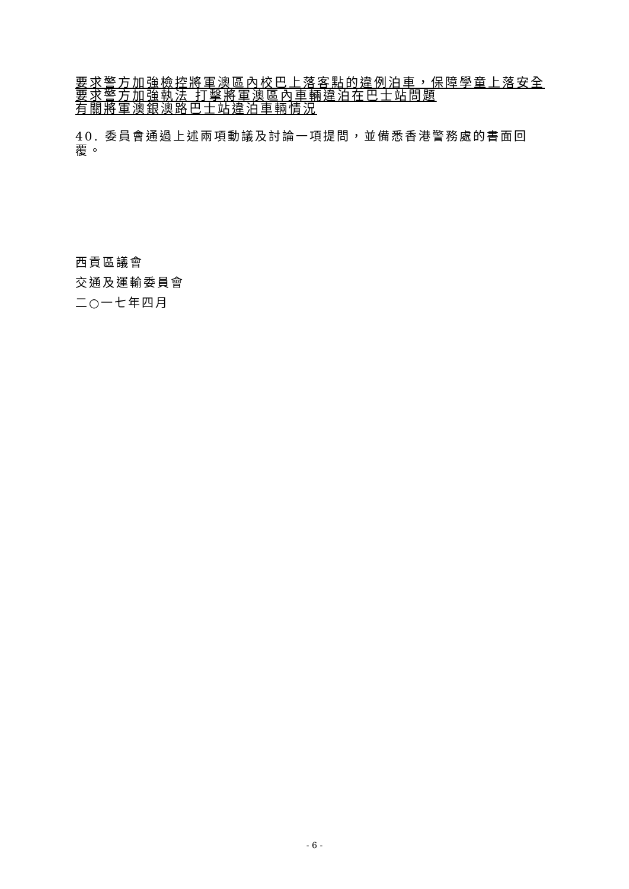要求警方加強檢控將軍澳區內校巴上落客點的違例泊車，保障學童上落安全
要求警方加強執法 打擊將軍澳區內車輛違泊在巴士站問題
有關將軍澳銀澳路巴士站違泊車輛情況
40. 委員會通過上述兩項動議及討論一項提問，並備悉香港警務處的書面回覆。
西貢區議會
交通及運輸委員會
二○一七年四月
- 6 -